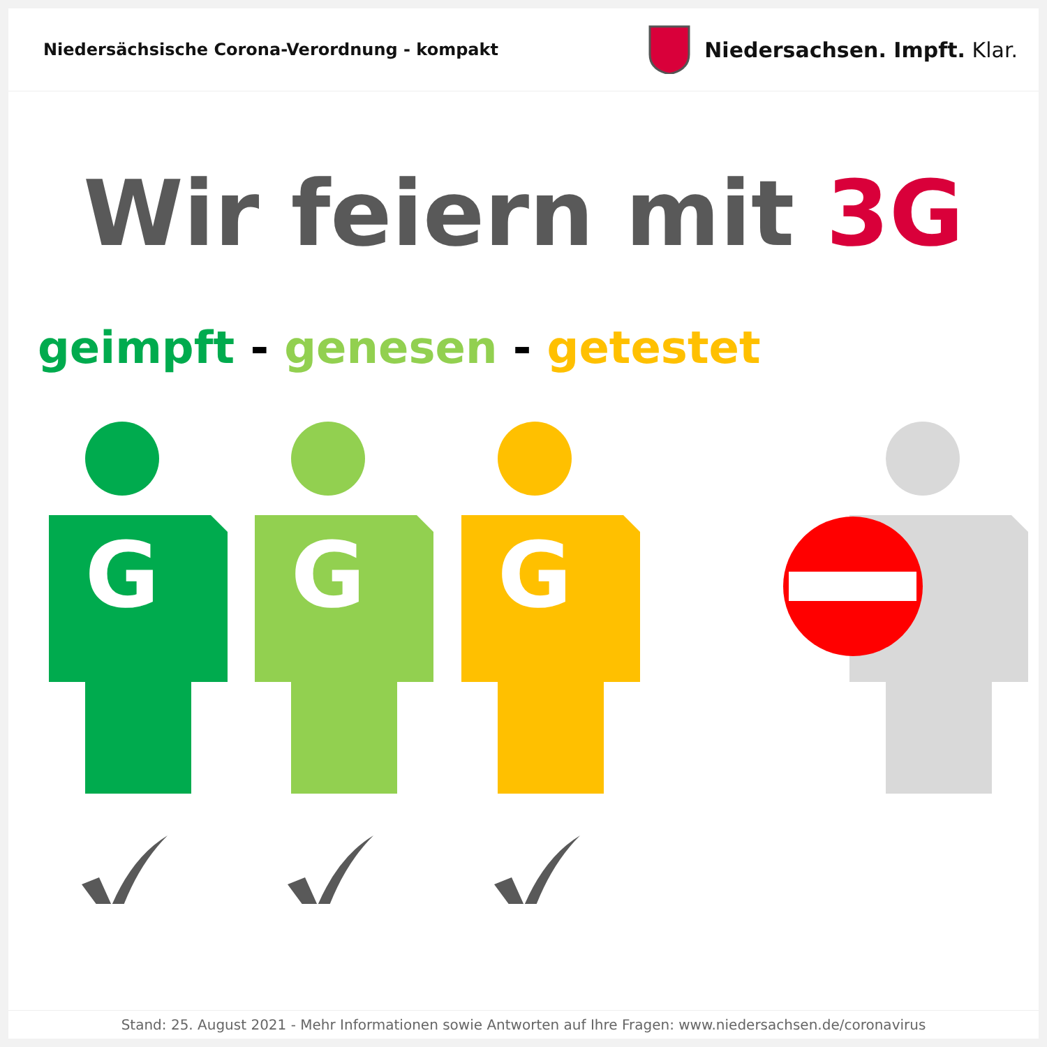Niedersächsische Corona-Verordnung - kompakt
Niedersachsen. Impft. Klar.
Wir feiern mit 3G
geimpft - genesen - getestet
G
G
G
Stand: 25. August 2021 - Mehr Informationen sowie Antworten auf Ihre Fragen: www.niedersachsen.de/coronavirus